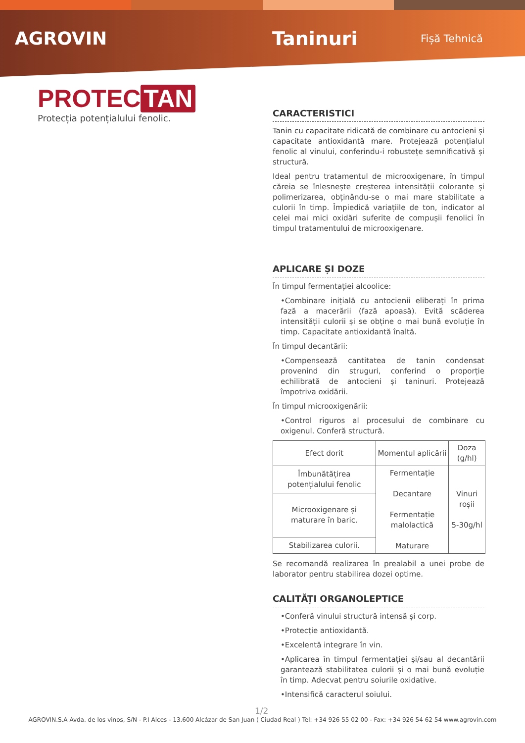AGROVIN Taninuri
Fișă Tehnică
PROTEC TAN
Protecția potențialului fenolic.
CARACTERISTICI
Tanin cu capacitate ridicată de combinare cu antocieni și capacitate antioxidantă mare. Protejează potențialul fenolic al vinului, conferindu-i robustețe semnificativă și structură.
Ideal pentru tratamentul de microoxigenare, în timpul căreia se înlesnește creșterea intensității colorante și polimerizarea, obținându-se o mai mare stabilitate a culorii în timp. Împiedică variațiile de ton, indicator al celei mai mici oxidări suferite de compușii fenolici în timpul tratamentului de microoxigenare.
APLICARE ȘI DOZE
În timpul fermentației alcoolice:
•Combinare inițială cu antocienii eliberați în prima fază a macerării (fază apoasă). Evită scăderea intensității culorii și se obține o mai bună evoluție în timp. Capacitate antioxidantă înaltă.
În timpul decantării:
•Compensează cantitatea de tanin condensat provenind din struguri, conferind o proporție echilibrată de antocieni și taninuri. Protejează împotriva oxidării.
În timpul microoxigenării:
•Control riguros al procesului de combinare cu oxigenul. Conferă structură.
| Efect dorit | Momentul aplicării | Doza (g/hl) |
| --- | --- | --- |
| Îmbunătățirea potențialului fenolic | Fermentație Decantare Fermentație malolactică Maturare | Vinuri roșii 5-30g/hl |
| Microoxigenare și maturare în baric. | | |
| Stabilizarea culorii. | | |
Se recomandă realizarea în prealabil a unei probe de laborator pentru stabilirea dozei optime.
CALITĂȚI ORGANOLEPTICE
•Conferă vinului structură intensă și corp.
•Protecție antioxidantă.
•Excelentă integrare în vin.
•Aplicarea în timpul fermentației și/sau al decantării garantează stabilitatea culorii și o mai bună evoluție în timp. Adecvat pentru soiurile oxidative.
•Intensifică caracterul soiului.
1/2
AGROVIN.S.A Avda. de los vinos, S/N - P.I Alces - 13.600 Alcázar de San Juan ( Ciudad Real ) Tel: +34 926 55 02 00 - Fax: +34 926 54 62 54 www.agrovin.com